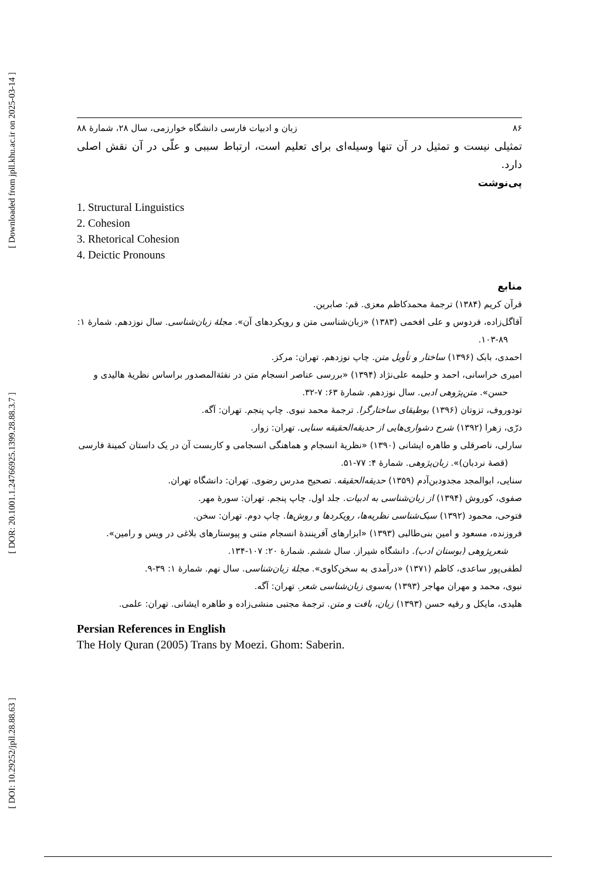[ Downloaded from jpll.khu.ac.ir on 2025-03-14 ]
[ DOR: 20.1001.1.24766925.1399.28.88.3.7 ]
[ DOI: 10.29252/jpll.28.88.63 ]
۸۶ زبان و ادبیات فارسی دانشگاه خوارزمی، سال ۲۸، شمارهٔ ۸۸
تمثیلی نیست و تمثیل در آن تنها وسیله‌ای برای تعلیم است، ارتباط سببی و علّی در آن نقش اصلی دارد.
پی‌نوشت
1. Structural Linguistics
2. Cohesion
3. Rhetorical Cohesion
4. Deictic Pronouns
منابع
قرآن کریم (۱۳۸۴) ترجمهٔ محمدکاظم معزی. قم: صابرین.
آقاگل‌زاده، فردوس و علی افخمی (۱۳۸۳) «زبان‌شناسی متن و رویکردهای آن». مجلهٔ زبان‌شناسی. سال نوزدهم. شمارهٔ ۱: ۸۹-۱۰۳.
احمدی، بابک (۱۳۹۶) ساختار و تأویل متن. چاپ نوزدهم. تهران: مرکز.
امیری خراسانی، احمد و حلیمه علی‌نژاد (۱۳۹۴) «بررسی عناصر انسجام متن در نفثةالمصدور براساس نظریهٔ هالیدی و حسن». متن‌پژوهی ادبی. سال نوزدهم. شمارهٔ ۶۳: ۷-۳۲.
تودوروف، تزوتان (۱۳۹۶) بوطیقای ساختارگرا. ترجمهٔ محمد نبوی. چاپ پنجم. تهران: آگه.
درّی، زهرا (۱۳۹۲) شرح دشواری‌هایی از حدیقه‌الحقیقه سنایی. تهران: زوار.
سارلی، ناصرقلی و طاهره ایشانی (۱۳۹۰) «نظریهٔ انسجام و هماهنگی انسجامی و کاربست آن در یک داستان کمینهٔ فارسی (قصهٔ نردبان)». زبان‌پژوهی. شمارهٔ ۴: ۷۷-۵۱.
سنایی، ابوالمجد مجدودبن‌آدم (۱۳۵۹) حدیقه‌الحقیقه. تصحیح مدرس رضوی. تهران: دانشگاه تهران.
صفوی، کوروش (۱۳۹۴) از زبان‌شناسی به ادبیات. جلد اول. چاپ پنجم. تهران: سورهٔ مهر.
فتوحی، محمود (۱۳۹۲) سبک‌شناسی نظریه‌ها، رویکردها و روش‌ها. چاپ دوم. تهران: سخن.
فروزنده، مسعود و امین بنی‌طالبی (۱۳۹۳) «ابزارهای آفرینندهٔ انسجام متنی و پیوستارهای بلاغی در ویس و رامین». شعرپژوهی (بوستان ادب). دانشگاه شیراز. سال ششم. شمارهٔ ۲۰: ۱۰۷-۱۳۴.
لطفی‌پور ساعدی، کاظم (۱۳۷۱) «درآمدی به سخن‌کاوی». مجلهٔ زبان‌شناسی. سال نهم. شمارهٔ ۱: ۳۹-۹.
نبوی، محمد و مهران مهاجر (۱۳۹۳) به‌سوی زبان‌شناسی شعر. تهران: آگه.
هلیدی، مایکل و رقیه حسن (۱۳۹۳) زبان، بافت و متن. ترجمهٔ مجتبی منشی‌زاده و طاهره ایشانی. تهران: علمی.
Persian References in English
The Holy Quran (2005) Trans by Moezi. Ghom: Saberin.